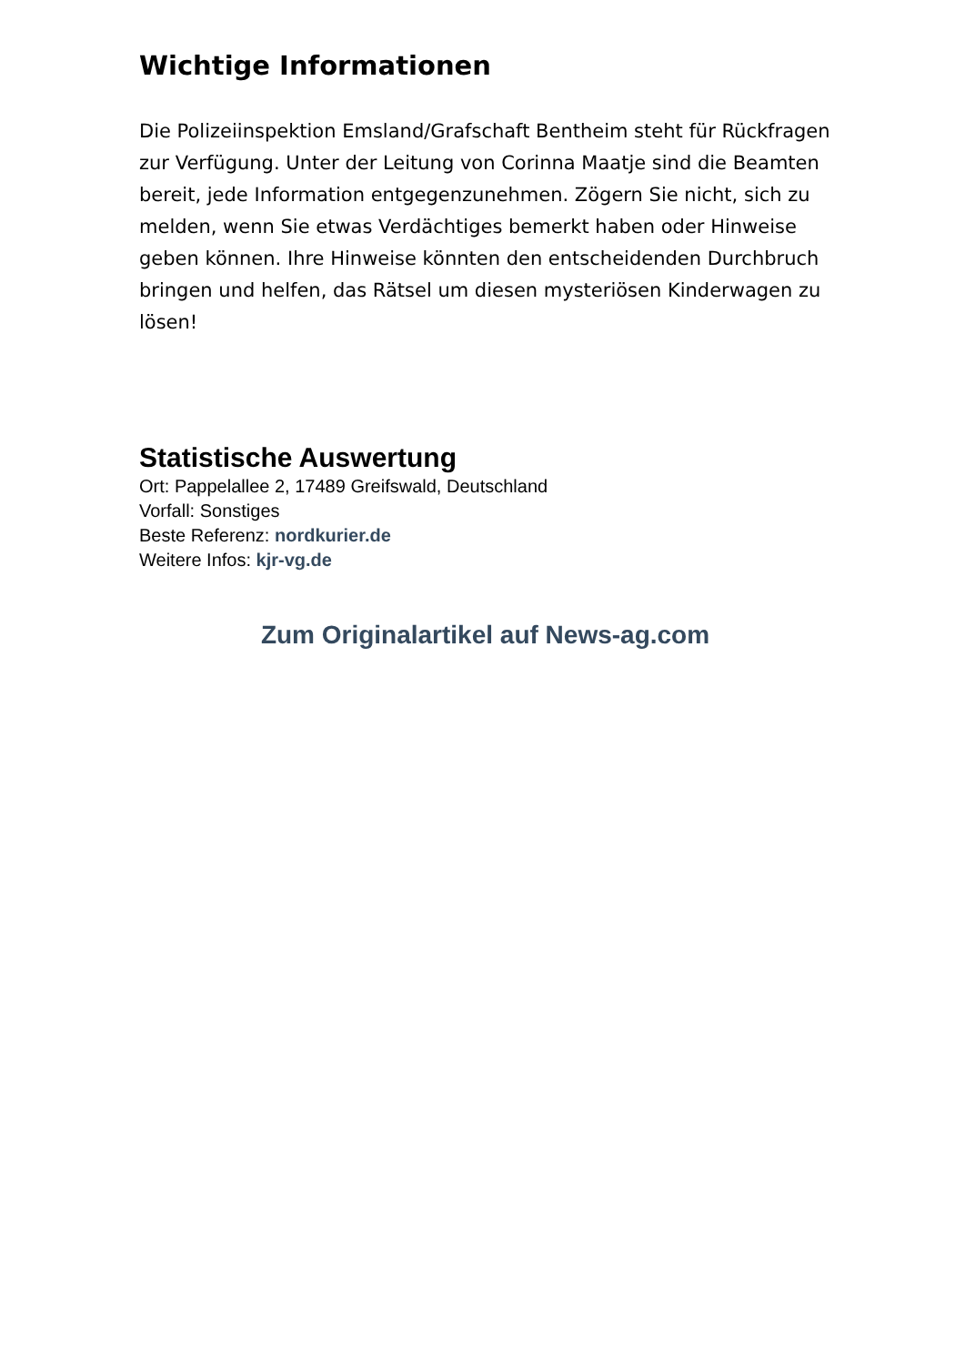Wichtige Informationen
Die Polizeiinspektion Emsland/Grafschaft Bentheim steht für Rückfragen zur Verfügung. Unter der Leitung von Corinna Maatje sind die Beamten bereit, jede Information entgegenzunehmen. Zögern Sie nicht, sich zu melden, wenn Sie etwas Verdächtiges bemerkt haben oder Hinweise geben können. Ihre Hinweise könnten den entscheidenden Durchbruch bringen und helfen, das Rätsel um diesen mysteriösen Kinderwagen zu lösen!
Statistische Auswertung
Ort: Pappelallee 2, 17489 Greifswald, Deutschland
Vorfall: Sonstiges
Beste Referenz: nordkurier.de
Weitere Infos: kjr-vg.de
Zum Originalartikel auf News-ag.com